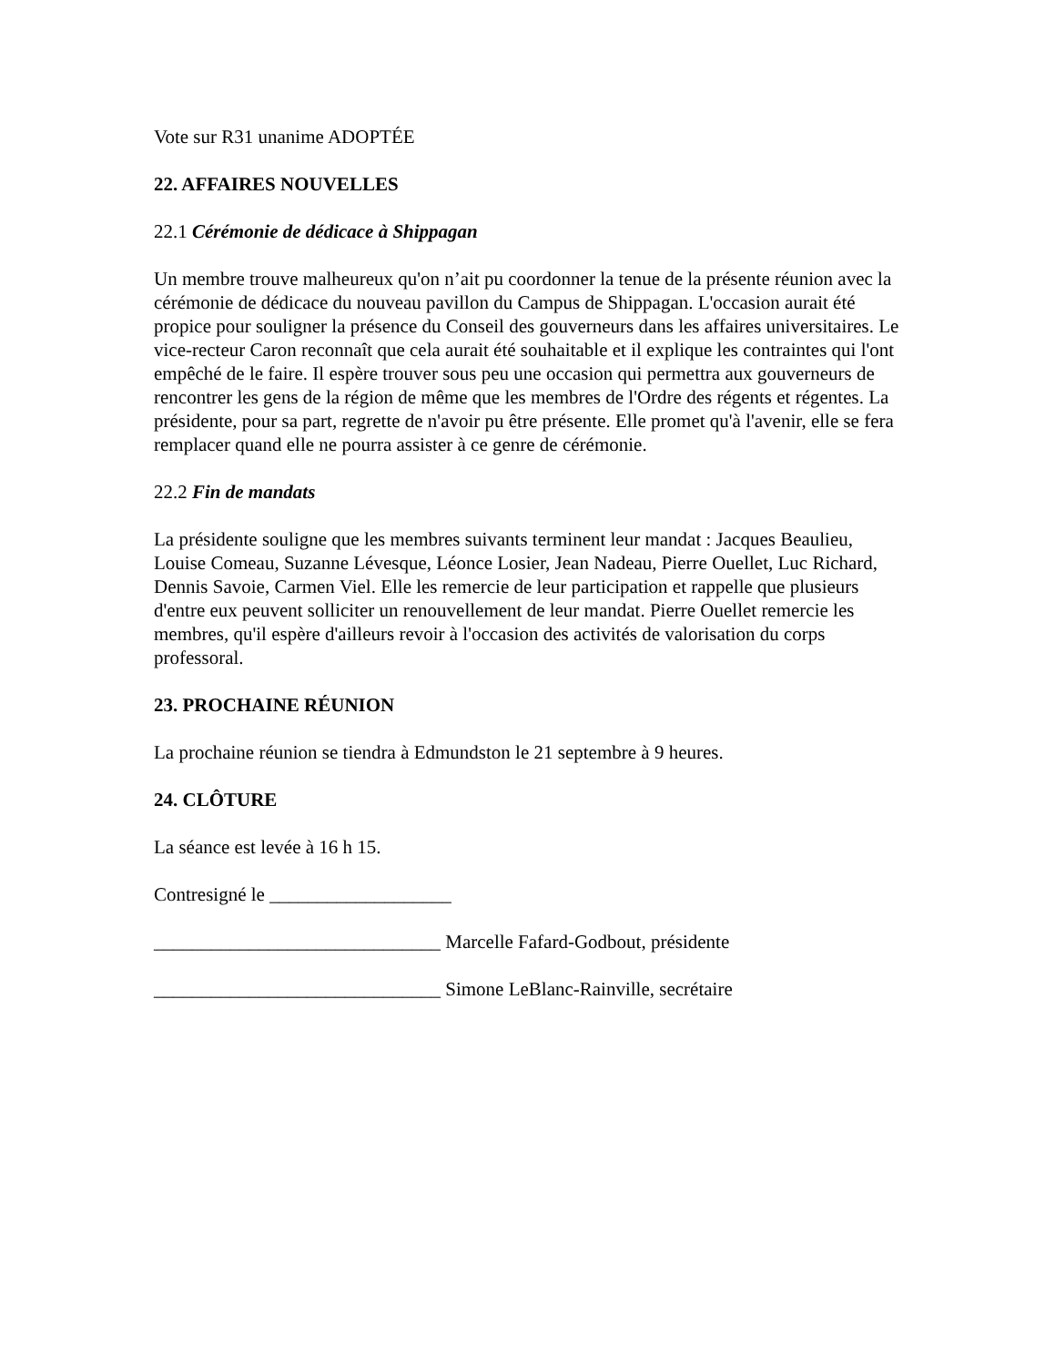Vote sur R31 unanime ADOPTÉE
22. AFFAIRES NOUVELLES
22.1 Cérémonie de dédicace à Shippagan
Un membre trouve malheureux qu'on n’ait pu coordonner la tenue de la présente réunion avec la cérémonie de dédicace du nouveau pavillon du Campus de Shippagan. L'occasion aurait été propice pour souligner la présence du Conseil des gouverneurs dans les affaires universitaires. Le vice-recteur Caron reconnaît que cela aurait été souhaitable et il explique les contraintes qui l'ont empêché de le faire. Il espère trouver sous peu une occasion qui permettra aux gouverneurs de rencontrer les gens de la région de même que les membres de l'Ordre des régents et régentes. La présidente, pour sa part, regrette de n'avoir pu être présente. Elle promet qu'à l'avenir, elle se fera remplacer quand elle ne pourra assister à ce genre de cérémonie.
22.2 Fin de mandats
La présidente souligne que les membres suivants terminent leur mandat : Jacques Beaulieu, Louise Comeau, Suzanne Lévesque, Léonce Losier, Jean Nadeau, Pierre Ouellet, Luc Richard, Dennis Savoie, Carmen Viel. Elle les remercie de leur participation et rappelle que plusieurs d'entre eux peuvent solliciter un renouvellement de leur mandat. Pierre Ouellet remercie les membres, qu'il espère d'ailleurs revoir à l'occasion des activités de valorisation du corps professoral.
23. PROCHAINE RÉUNION
La prochaine réunion se tiendra à Edmundston le 21 septembre à 9 heures.
24. CLÔTURE
La séance est levée à 16 h 15.
Contresigné le ___________________
______________________________ Marcelle Fafard-Godbout, présidente
______________________________ Simone LeBlanc-Rainville, secrétaire